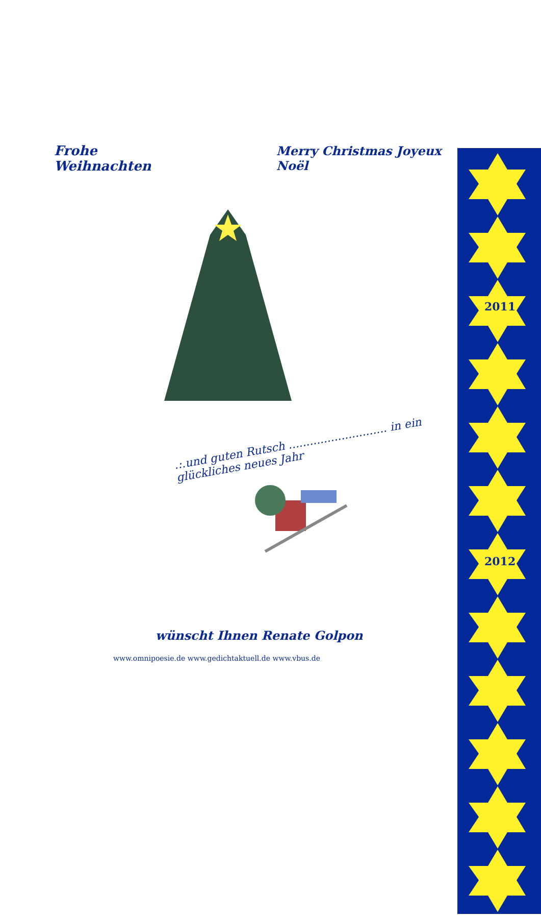Frohe Weihnachten Merry Christmas Joyeux Noël
.:.und guten Rutsch ............................ in ein glückliches neues Jahr
wünscht Ihnen Renate Golpon
www.omnipoesie.de www.gedichtaktuell.de www.vbus.de
2011
2012